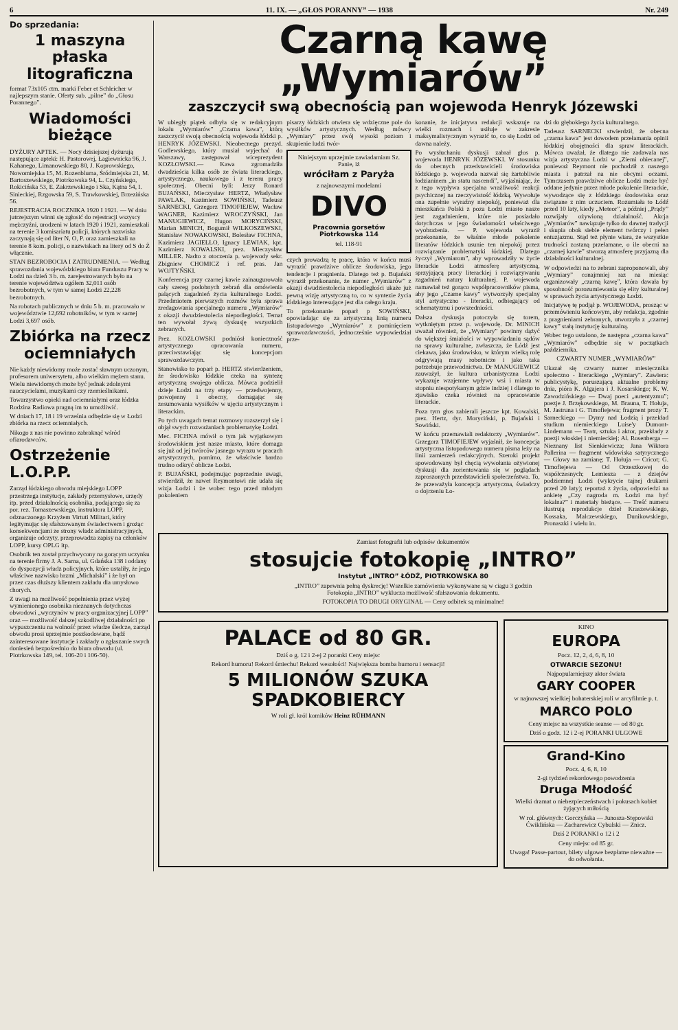6 11. IX. — „GŁOS PORANNY” — 1938 Nr. 249
Do sprzedania:
1 maszyna płaska litograficzna
format 73x105 ctm. marki Feber et Schleicher w najlepszym stanie. Oferty sub. „pilne” do „Głosu Porannego”.
Wiadomości bieżące
DYŻURY APTEK. — Nocy dzisiejszej dyżurują następujące apteki: H. Pastorowej, Łagiewnicka 96, J. Kahanego, Limanowskiego 80, J. Koprowskiego, Nowomiejska 15, M. Rozenbluma, Śródmiejska 21, M. Bartoszewskiego, Piotrkowska 94, L. Czyńskiego, Rokicińska 53, E. Zakrzewskiego i Ska, Kątna 54, I. Sinieckiej, Rzgowska 59, S. Trawkowskiej, Brzezińska 56.
REJESTRACJA ROCZNIKA 1920 I 1921. — W dniu jutrzejszym winni się zgłosić do rejestracji wszyscy mężczyźni, urodzeni w latach 1920 i 1921, zamieszkali na terenie 3 komisariatu policji, których nazwiska zaczynają się od liter N, O, P. oraz zamieszkali na terenie 8 kom. policji, o nazwiskach na litery od S do Ż włącznie.
STAN BEZROBOCIA I ZATRUDNIENIA. — Według sprawozdania wojewódzkiego biura Funduszu Pracy w Łodzi na dzień 3 b. m. zarejestrowanych było na terenie województwa ogółem 32,011 osób bezrobotnych, w tym w samej Łodzi 22,228 bezrobotnych.
Na robotach publicznych w dniu 5 b. m. pracowało w województwie 12,692 robotników, w tym w samej Łodzi 3,697 osób.
Zbiórka na rzecz ociemniałych
Nie każdy niewidomy może zostać sławnym uczonym, profesorem uniwersytetu, albo wielkim mężem stanu. Wielu niewidomych może być jednak zdolnymi nauczycielami, muzykami czy rzemieślnikami.
Towarzystwo opieki nad ociemniałymi oraz łódzka Rodzina Radiowa pragną im to umożliwić.
W dniach 17, 18 i 19 września odbędzie się w Łodzi zbiórka na rzecz ociemniałych.
Nikogo z nas nie powinno zabraknąć wśród ofiarodawców.
Ostrzeżenie L.O.P.P.
Zarząd łódzkiego obwodu miejskiego LOPP przestrzega instytucje, zakłady przemysłowe, urzędy itp. przed działalnością osobnika, podającego się za por. rez. Tomaszewskiego, instruktora LOPP, odznaczonego Krzyżem Virtuti Militari, który legitymując się sfałszowanym świadectwem i grożąc konsekwencjami ze strony władz administracyjnych, organizuje odczyty, przeprowadza zapisy na członków LOPP, kursy OPLG itp.
Osobnik ten został przychwycony na gorącym uczynku na terenie firmy J. A. Sarna, ul. Gdańska 138 i oddany do dyspozycji władz policyjnych, które ustaliły, że jego właściwe nazwisko brzmi „Michalski” i że był on przez czas dłuższy klientem zakładu dla umysłowo chorych.
Z uwagi na możliwość popełnienia przez wyżej wymienionego osobnika nieznanych dotychczas obwodowi „wyczynów w pracy organizacyjnej LOPP” oraz — możliwość dalszej szkodliwej działalności po wypuszczeniu na wolność przez władze śledcze, zarząd obwodu prosi uprzejmie poszkodowane, bądź zainteresowane instytucje i zakłady o zgłaszanie swych doniesień bezpośrednio do biura obwodu (ul. Piotrkowska 149, tel. 106-20 i 106-50).
Czarną kawę „Wymiarów”
zaszczycił swą obecnością pan wojewoda Henryk Józewski
W ubiegły piątek odbyła się w redakcyjnym lokalu „Wymiarów” „Czarna kawa”, którą zaszczycił swoją obecnością wojewoda łódzki p. HENRYK JÓZEWSKI. Nieobecnego prezyd. Godlewskiego, który musiał wyjechać do Warszawy, zastępował wiceprezydent KOZŁOWSKI.— Kawa zgromadziła dwadzieścia kilka osób ze świata literackiego, artystycznego, naukowego i z terenu pracy społecznej. Obecni byli: Jerzy Ronard BUJAŃSKI, Mieczysław HERTZ, Władysław PAWLAK, Kazimierz SOWIŃSKI, Tadeusz SARNECKI, Grzegorz TIMOFIEJEW, Wacław WAGNER, Kazimierz WROCZYŃSKI, Jan MANUGIEWICZ, Hugon MORYCIŃSKI, Marian MINICH, Bogumił WILKOSZEWSKI, Stanisław NOWAKOWSKI, Bolesław FICHNA, Kazimierz JAGIEŁŁO, Ignacy LEWIAK, kpt. Kazimierz KOWALSKI, prez. Mieczysław MILLER. Nadto z otoczenia p. wojewody sekr. Zbigniew CHOMICZ i ref. pras. Jan WOJTYŃSKI.
Konferencja przy czarnej kawie zainaugurowała cały szereg podobnych zebrań dla omówienia palących zagadnień życia kulturalnego Łodzi. Przedmiotem pierwszych rozmów była sprawa zredagowania specjalnego numeru „Wymiarów” z okazji dwudziestolecia niepodległości. Temat ten wywołał żywą dyskusję wszystkich zebranych.
Prez. KOZŁOWSKI podniósł konieczność artystycznego opracowania numeru, przeciwstawiając się koncepcjom sprawozdawczym.
Stanowisko to poparł p. HERTZ stwierdzeniem, że środowisko łódzkie czeka na syntezę artystyczną swojego oblicza. Mówca podzielił dzieje Łodzi na trzy etapy — przedwojenny, powojenny i obecny, domagając się zesumowania wysiłków w ujęciu artystycznym i literackim.
Po tych uwagach temat rozmowy rozszerzył się i objął swych rozważaniach problematykę Łodzi.
Mec. FICHNA mówił o tym jak wyjątkowym środowiskiem jest nasze miasto, które domaga się już od jej twórców jasnego wyrazu w pracach artystycznych, pomimo, że właściwie bardzo trudno odkryć oblicze Łodzi.
P. BUJAŃSKI, podejmując poprzednie uwagi, stwierdził, że nawet Reymontowi nie udała się wizja Łodzi i że wobec tego przed młodym pokoleniem
pisarzy łódzkich otwiera się wdzięczne pole do wysiłków artystycznych. Według mówcy „Wymiary” przez swój wysoki poziom i skupienie ludzi twór-
Niniejszym uprzejmie zawiadamiam Sz. Panie, iż
wróciłam z Paryża
z najnowszymi modelami
DIVO
Pracownia gorsetów
Piotrkowska 114
tel. 118-91
czych prowadzą tę pracę, która w końcu musi wyrazić prawdziwe oblicze środowiska, jego tendencje i pragnienia. Dlatego też p. Bujański wyraził przekonanie, że numer „Wymiarów” z okazji dwudziestolecia niepodległości ukaże już pewną wizję artystyczną to, co w syntezie życia łódzkiego interesujące jest dla całego kraju.
To przekonanie poparł p SOWIŃSKI, opowiadając się za artystyczną linią numeru listopadowego „Wymiarów” z pominięciem sprawozdawczości, jednocześnie wypowiedział prze-
konanie, że inicjatywa redakcji wskazuje na wielki rozmach i usiłuje w zakresie maksymalistycznym wyrazić to, co się Łodzi od dawna należy.
Po wysłuchaniu dyskusji zabrał głos p. wojewoda HENRYK JÓZEWSKI. W stosunku do obecnych przedstawicieli środowiska łódzkiego p. wojewoda nazwał się żartobliwie łodzianinem „in statu nascendi”, wyjaśniając, że z tego wypływa specjalna wrażliwość reakcji psychicznej na rzeczywistość łódzką. Wywołuje ona zupełnie wyraźny niepokój, ponieważ dla mieszkańca Polski z poza Łodzi miasto nasze jest zagadnieniem, które nie posiadało dotychczas w jego świadomości właściwego wyobrażenia. — P. wojewoda wyraził przekonanie, że właśnie młode pokolenie literatów łódzkich usunie ten niepokój przez rozwiązanie problematyki łódzkiej. Dlatego życzył „Wymiarom”, aby wprowadziły w życie literackie Łodzi atmosferę artystyczną, sprzyjającą pracy literackiej i rozwiązywaniu zagadnień natury kulturalnej. P. wojewoda namawiał też gorąco współpracowników pisma, aby jego „Czarne kawy” wytworzyły specjalny styl artystyczno - literacki, odbiegający od schematyzmu i powszedniości.
Dalsza dyskusja potoczyła się torem, wytkniętym przez p. wojewodę. Dr. MINICH uważał również, że „Wymiary” powinny dążyć do większej śmiałości w wypowiadaniu sądów na sprawy kulturalne, zwłaszcza, że Łódź jest ciekawa, jako środowisko, w którym wielką rolę odgrywają masy robotnicze i jako taka potrzebuje przewodnictwa. Dr MANUGIEWICZ zauważył, że kultura urbanistyczna Łodzi wykazuje wzajemne wpływy wsi i miasta w stopniu niespotykanym gdzie indziej i dlatego to zjawisko czeka również na opracowanie literackie.
Poza tym głos zabierali jeszcze kpt. Kowalski, prez. Hertz, dyr. Moryciński, p. Bujański i Sowiński.
W końcu przemawiali redaktorzy „Wymiarów”. Grzegorz TIMOFIEJEW wyjaśnił, że koncepcja artystyczna listopadowego numeru pisma leży na linii zamierzeń redakcyjnych. Szeroki projekt spowodowany był chęcią wywołania ożywionej dyskusji dla zorientowania się w poglądach zaproszonych przedstawicieli społeczeństwa. To, że przeważyła koncepcja artystyczna, świadczy o dojrzeniu Ło-
dzi do głębokiego życia kulturalnego.
Tadeusz SARNECKI stwierdził, że obecna „czarna kawa” jest dowodem przełamania opinii łódzkiej obojętności dla spraw literackich. Mówca uważał, że dlatego nie zadawala nas wizja artystyczna Łodzi w „Ziemi obiecanej”, ponieważ Reymont nie pochodził z naszego miasta i patrzał na nie obcymi oczami. Tymczasem prawdziwe oblicze Łodzi może być oddane jedynie przez młode pokolenie literackie, wywodzące się z łódzkiego środowiska oraz związane z nim uczuciem. Rozumiała to Łódź przed 10 laty, kiedy „Meteor”, a później „Prądy” rozwijały ożywioną działalność. Akcja „Wymiarów” nawiązuje tylko do dawnej tradycji i skupia obok siebie element twórczy i pełen entuzjazmu. Stąd też płynie wiara, że wszystkie trudności zostaną przełamane, o ile obecni na „czarnej kawie” stworzą atmosferę przyjazną dla działalności kulturalnej.
W odpowiedzi na to zebrani zaproponowali, aby „Wymiary” conajmniej raz na miesiąc organizowały „czarną kawę”, która dawała by sposobność porozumiewania się elity kulturalnej w sprawach życia artystycznego Łodzi.
Inicjatywę tę podjął p. WOJEWODA, prosząc w przemówieniu końcowym, aby redakcja, zgodnie z pragnieniami zebranych, utworzyła z „czarnej kawy” stałą instytucję kulturalną.
Wobec tego ustalono, że następna „czarna kawa” „Wymiarów” odbędzie się w początkach października.
CZWARTY NUMER „WYMIARÓW”
Ukazał się czwarty numer miesięcznika społeczno - literackiego „Wymiary”. Zawiera: publicystykę, poruszającą aktualne problemy dnia, pióra K. Algajera i J. Kosarskiego; K. W. Zawodzińskiego — Dwaj poeci „autentyzmu”; poezje J. Brzękowskiego, M. Brauna, T. Hołuja, M. Jastruna i G. Timofiejewa; fragment prozy T. Sarneckiego — Dymy nad Łodzią i przekład studium niemieckiego Luise'y Dumont-Lindemann — Teatr, sztuka i aktor, przekłady z poezji włoskiej i niemieckiej; Al. Rosenberga — Nieznany list Sienkiewicza; Jana Wiktora Pallerina — fragment widowiska satyrycznego — Głowy na zamianę; T. Hołuja — Cricot; G. Timofiejewa — Od Orzeszkowej do współczesnych; Lemiesza — z dziejów podziemnej Łodzi (wykrycie tajnej drukarni przed 20 laty); reportaż z życia, odpowiedzi na ankietę „Czy nagroda m. Łodzi ma być lokalna?” i materiały bieżące. — Treść numeru ilustrują reprodukcje dzieł Kraszewskiego, Kossaka, Malczewskiego, Dunikowskiego, Pronaszki i wielu in.
Zamiast fotografii lub odpisów dokumentów
stosujcie fotokopię „INTRO”
Instytut „INTRO” ŁÓDŹ, PIOTRKOWSKA 80
„INTRO” zapewnia pełną dyskrecję! Wszelkie zamówienia wykonywane są w ciągu 3 godzin
Fotokopia „INTRO” wyklucza możliwość sfałszowania dokumentu.
FOTOKOPIA TO DRUGI ORYGINAŁ — Ceny odbitek są minimalne!
PALACE od 80 GR.
Dziś o g. 12 i 2-ej 2 poranki Ceny miejsc
Rekord humoru! Rekord śmiechu! Rekord wesołości! Największa bomba humoru i sensacji!
5 MILIONÓW SZUKA SPADKOBIERCY
W roli gł. król komików Heinz RÜHMANN
KINO
EUROPA
Pocz. 12, 2, 4, 6, 8, 10
OTWARCIE SEZONU!
Najpopularniejszy aktor świata
GARY COOPER
w najnowszej wielkiej bohaterskiej roli w arcyfilmie p. t.
MARCO POLO
Ceny miejsc na wszystkie seanse — od 80 gr.
Dziś o godz. 12 i 2-ej PORANKI ULGOWE
Grand-Kino
Pocz. 4, 6, 8, 10
2-gi tydzień rekordowego powodzenia
Druga Młodość
Wielki dramat o niebezpieczeństwach i pokusach kobiet żyjących miłością
W rol. głównych: Gorczyńska — Junosza-Stępowski Ćwiklińska — Zacharewicz Cybulski — Znicz.
Dziś 2 PORANKI o 12 i 2
Ceny miejsc od 85 gr.
Uwaga! Passe-partout, bilety ulgowe bezpłatne nieważne — do odwołania.